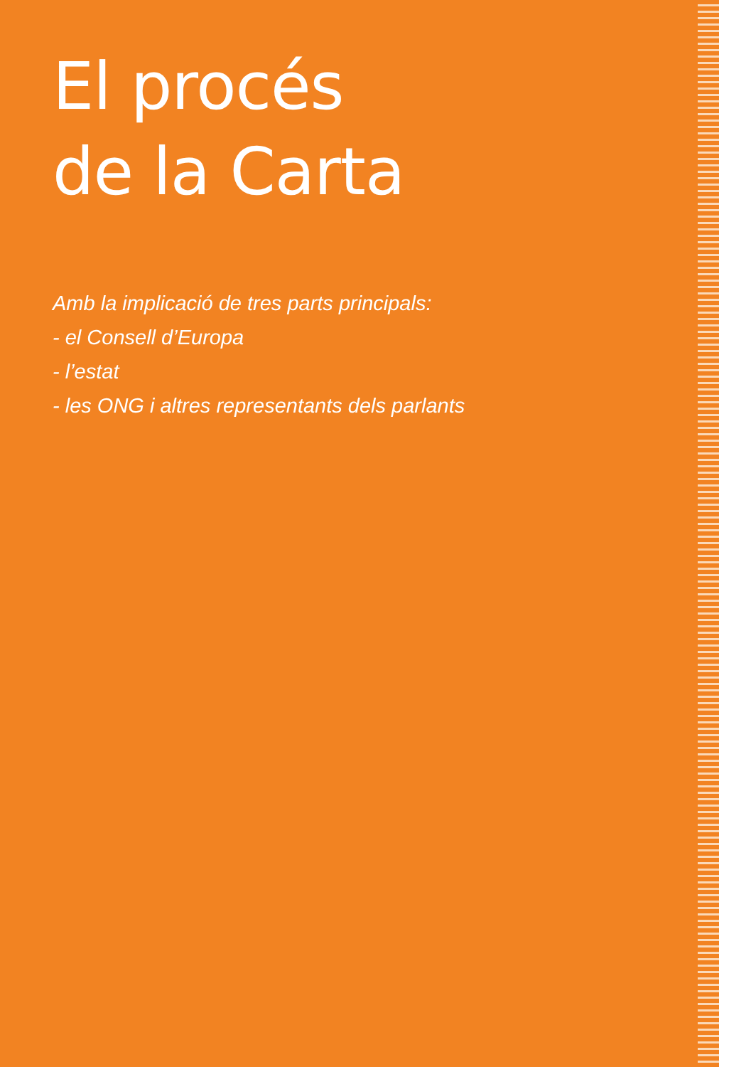El procés
de la Carta
Amb la implicació de tres parts principals:
- el Consell d’Europa
- l’estat
- les ONG i altres representants dels parlants